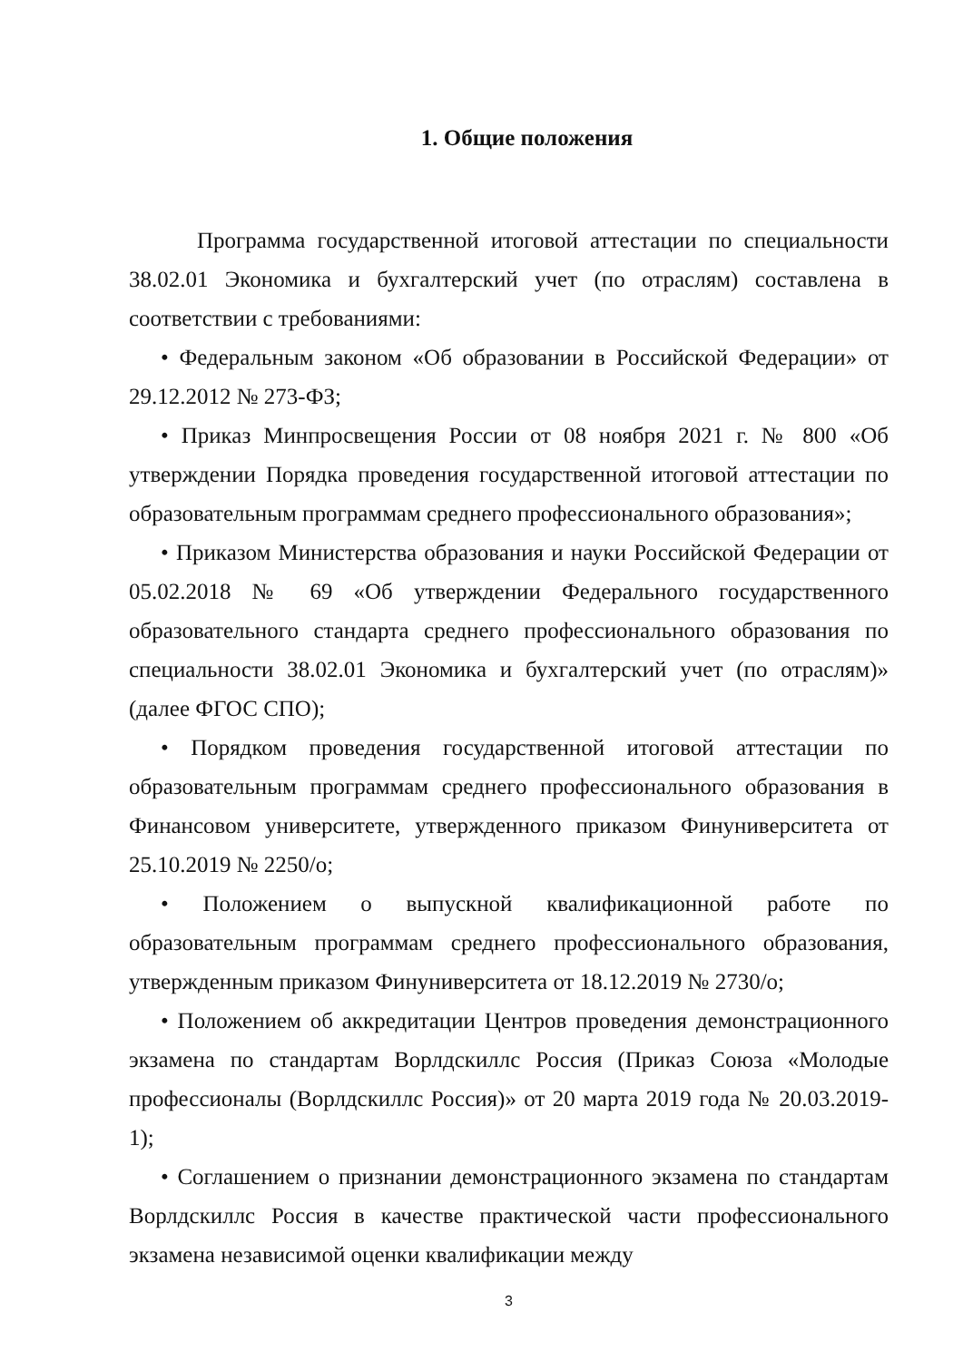1. Общие положения
Программа государственной итоговой аттестации по специальности 38.02.01 Экономика и бухгалтерский учет (по отраслям) составлена в соответствии с требованиями:
• Федеральным законом «Об образовании в Российской Федерации» от 29.12.2012 № 273-ФЗ;
• Приказ Минпросвещения России от 08 ноября 2021 г. № 800 «Об утверждении Порядка проведения государственной итоговой аттестации по образовательным программам среднего профессионального образования»;
• Приказом Министерства образования и науки Российской Федерации от 05.02.2018 № 69 «Об утверждении Федерального государственного образовательного стандарта среднего профессионального образования по специальности 38.02.01 Экономика и бухгалтерский учет (по отраслям)» (далее ФГОС СПО);
• Порядком проведения государственной итоговой аттестации по образовательным программам среднего профессионального образования в Финансовом университете, утвержденного приказом Финуниверситета от 25.10.2019 № 2250/о;
• Положением о выпускной квалификационной работе по образовательным программам среднего профессионального образования, утвержденным приказом Финуниверситета от 18.12.2019 № 2730/о;
• Положением об аккредитации Центров проведения демонстрационного экзамена по стандартам Ворлдскиллс Россия (Приказ Союза «Молодые профессионалы (Ворлдскиллс Россия)» от 20 марта 2019 года № 20.03.2019-1);
• Соглашением о признании демонстрационного экзамена по стандартам Ворлдскиллс Россия в качестве практической части профессионального экзамена независимой оценки квалификации между
3